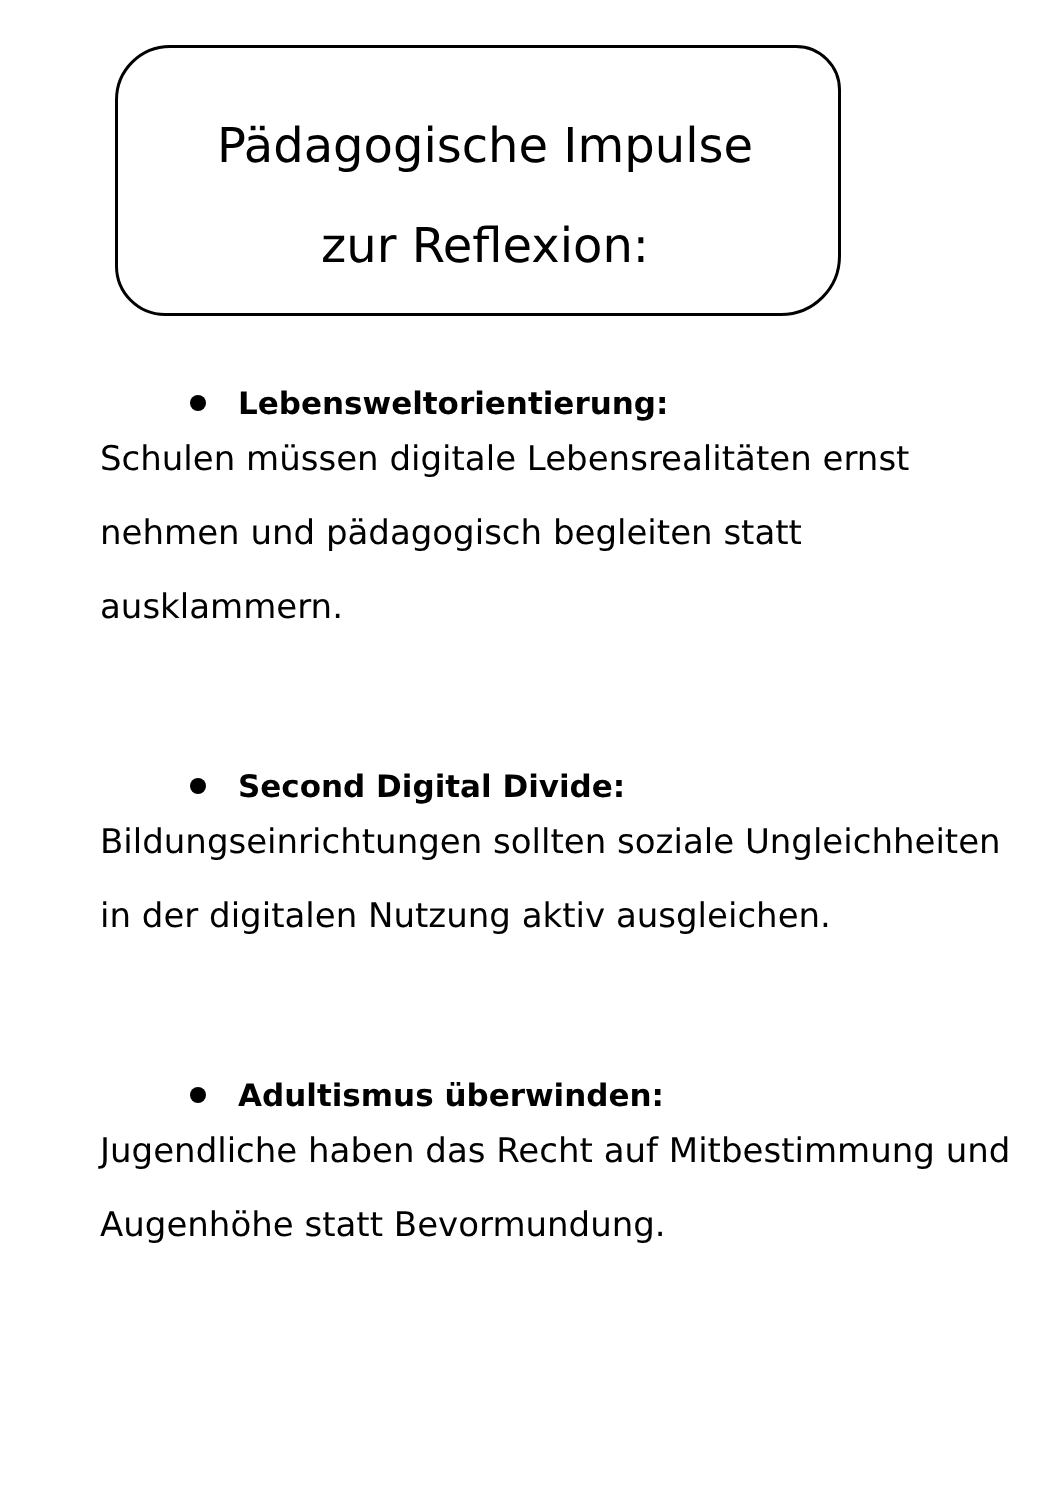Pädagogische Impulse
zur Reflexion:
Lebensweltorientierung:
Schulen müssen digitale Lebensrealitäten ernst nehmen und pädagogisch begleiten statt ausklammern.
Second Digital Divide:
Bildungseinrichtungen sollten soziale Ungleichheiten in der digitalen Nutzung aktiv ausgleichen.
Adultismus überwinden:
Jugendliche haben das Recht auf Mitbestimmung und Augenhöhe statt Bevormundung.